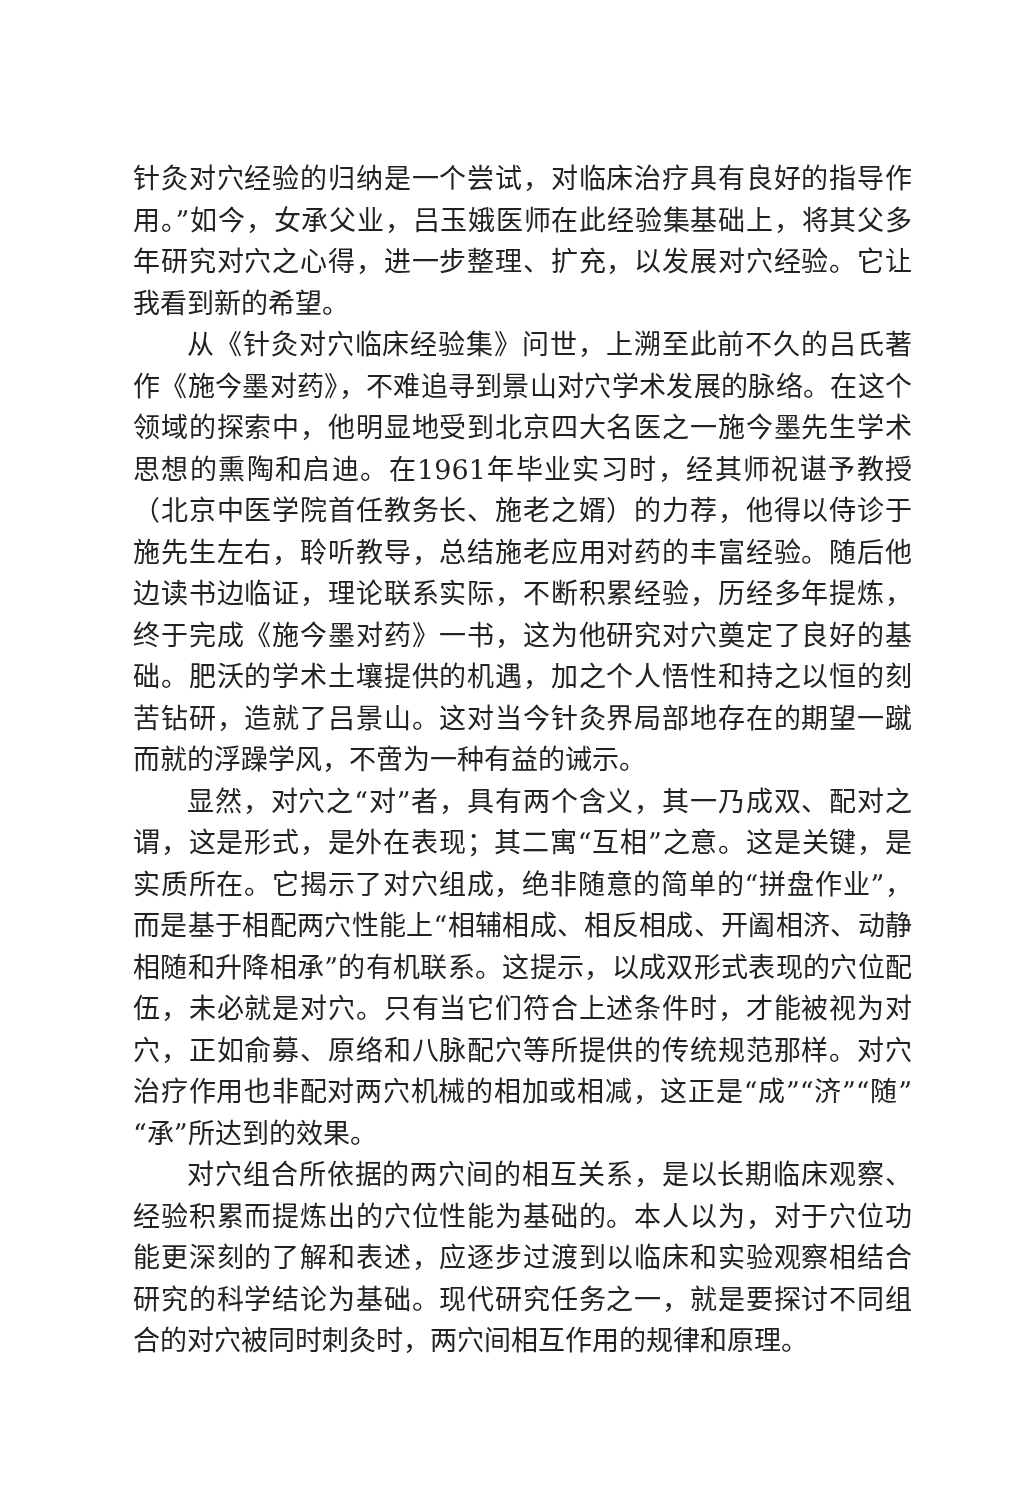针灸对穴经验的归纳是一个尝试，对临床治疗具有良好的指导作用。”如今，女承父业，吕玉娥医师在此经验集基础上，将其父多年研究对穴之心得，进一步整理、扩充，以发展对穴经验。它让我看到新的希望。
从《针灸对穴临床经验集》问世，上溯至此前不久的吕氏著作《施今墨对药》，不难追寻到景山对穴学术发展的脉络。在这个领域的探索中，他明显地受到北京四大名医之一施今墨先生学术思想的熏陶和启迪。在1961年毕业实习时，经其师祝谌予教授（北京中医学院首任教务长、施老之婿）的力荐，他得以侍诊于施先生左右，聆听教导，总结施老应用对药的丰富经验。随后他边读书边临证，理论联系实际，不断积累经验，历经多年提炼，终于完成《施今墨对药》一书，这为他研究对穴奠定了良好的基础。肥沃的学术土壤提供的机遇，加之个人悟性和持之以恒的刻苦钻研，造就了吕景山。这对当今针灸界局部地存在的期望一蹴而就的浮躁学风，不啻为一种有益的诫示。
显然，对穴之“对”者，具有两个含义，其一乃成双、配对之谓，这是形式，是外在表现；其二寓“互相”之意。这是关键，是实质所在。它揭示了对穴组成，绝非随意的简单的“拼盘作业”，而是基于相配两穴性能上“相辅相成、相反相成、开阖相济、动静相随和升降相承”的有机联系。这提示，以成双形式表现的穴位配伍，未必就是对穴。只有当它们符合上述条件时，才能被视为对穴，正如俞募、原络和八脉配穴等所提供的传统规范那样。对穴治疗作用也非配对两穴机械的相加或相减，这正是“成”“济”“随”“承”所达到的效果。
对穴组合所依据的两穴间的相互关系，是以长期临床观察、经验积累而提炼出的穴位性能为基础的。本人以为，对于穴位功能更深刻的了解和表述，应逐步过渡到以临床和实验观察相结合研究的科学结论为基础。现代研究任务之一，就是要探讨不同组合的对穴被同时刺灸时，两穴间相互作用的规律和原理。